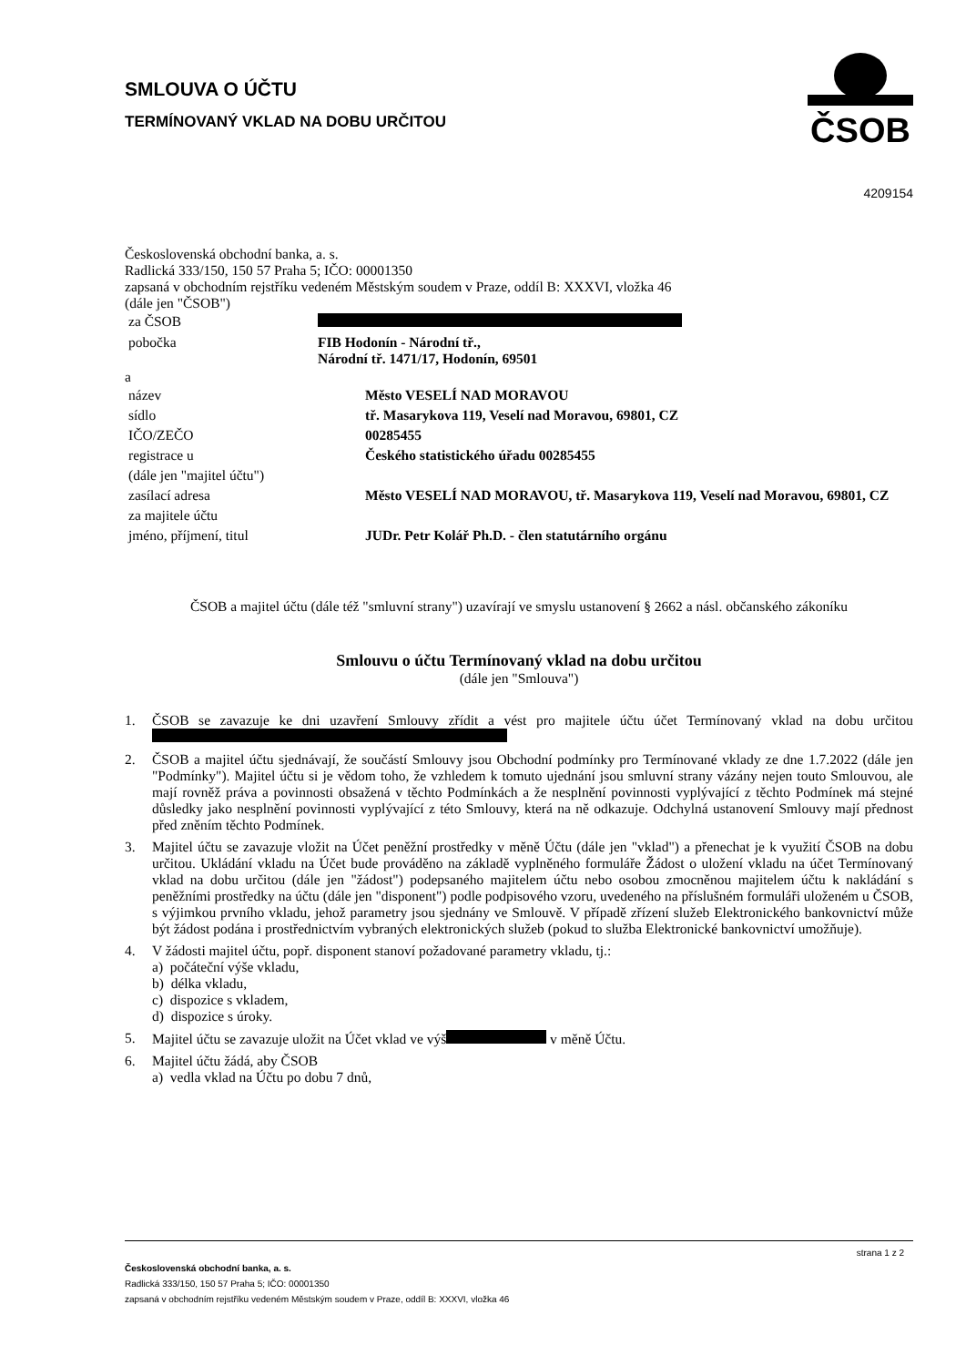ČSOB
SMLOUVA O ÚČTU
TERMÍNOVANÝ VKLAD NA DOBU URČITOU
4209154
Československá obchodní banka, a. s.
Radlická 333/150, 150 57 Praha 5; IČO: 00001350
zapsaná v obchodním rejstříku vedeném Městským soudem v Praze, oddíl B: XXXVI, vložka 46
(dále jen "ČSOB")
| za ČSOB | |
| pobočka | FIB Hodonín - Národní tř., Národní tř. 1471/17, Hodonín, 69501 |
a
| název | Město VESELÍ NAD MORAVOU |
| sídlo | tř. Masarykova 119, Veselí nad Moravou, 69801, CZ |
| IČO/ZEČO | 00285455 |
| registrace u | Českého statistického úřadu 00285455 |
| (dále jen "majitel účtu") | |
| zasílací adresa | Město VESELÍ NAD MORAVOU, tř. Masarykova 119, Veselí nad Moravou, 69801, CZ |
| za majitele účtu | |
| jméno, příjmení, titul | JUDr. Petr Kolář Ph.D. - člen statutárního orgánu |
ČSOB a majitel účtu (dále též "smluvní strany") uzavírají ve smyslu ustanovení § 2662 a násl. občanského zákoníku
Smlouvu o účtu Termínovaný vklad na dobu určitou
(dále jen "Smlouva")
1. ČSOB se zavazuje ke dni uzavření Smlouvy zřídit a vést pro majitele účtu účet Termínovaný vklad na dobu určitou
2. ČSOB a majitel účtu sjednávají, že součástí Smlouvy jsou Obchodní podmínky pro Termínované vklady ze dne 1.7.2022 (dále jen "Podmínky"). Majitel účtu si je vědom toho, že vzhledem k tomuto ujednání jsou smluvní strany vázány nejen touto Smlouvou, ale mají rovněž práva a povinnosti obsažená v těchto Podmínkách a že nesplnění povinnosti vyplývající z těchto Podmínek má stejné důsledky jako nesplnění povinnosti vyplývající z této Smlouvy, která na ně odkazuje. Odchylná ustanovení Smlouvy mají přednost před zněním těchto Podmínek.
3. Majitel účtu se zavazuje vložit na Účet peněžní prostředky v měně Účtu (dále jen "vklad") a přenechat je k využití ČSOB na dobu určitou. Ukládání vkladu na Účet bude prováděno na základě vyplněného formuláře Žádost o uložení vkladu na účet Termínovaný vklad na dobu určitou (dále jen "žádost") podepsaného majitelem účtu nebo osobou zmocněnou majitelem účtu k nakládání s peněžními prostředky na účtu (dále jen "disponent") podle podpisového vzoru, uvedeného na příslušném formuláři uloženém u ČSOB, s výjimkou prvního vkladu, jehož parametry jsou sjednány ve Smlouvě. V případě zřízení služeb Elektronického bankovnictví může být žádost podána i prostřednictvím vybraných elektronických služeb (pokud to služba Elektronické bankovnictví umožňuje).
4. V žádosti majitel účtu, popř. disponent stanoví požadované parametry vkladu, tj.:
a) počáteční výše vkladu,
b) délka vkladu,
c) dispozice s vkladem,
d) dispozice s úroky.
5. Majitel účtu se zavazuje uložit na Účet vklad ve výš v měně Účtu.
6. Majitel účtu žádá, aby ČSOB
a) vedla vklad na Účtu po dobu 7 dnů,
strana 1 z 2
Československá obchodní banka, a. s.
Radlická 333/150, 150 57 Praha 5; IČO: 00001350
zapsaná v obchodním rejstříku vedeném Městským soudem v Praze, oddíl B: XXXVI, vložka 46